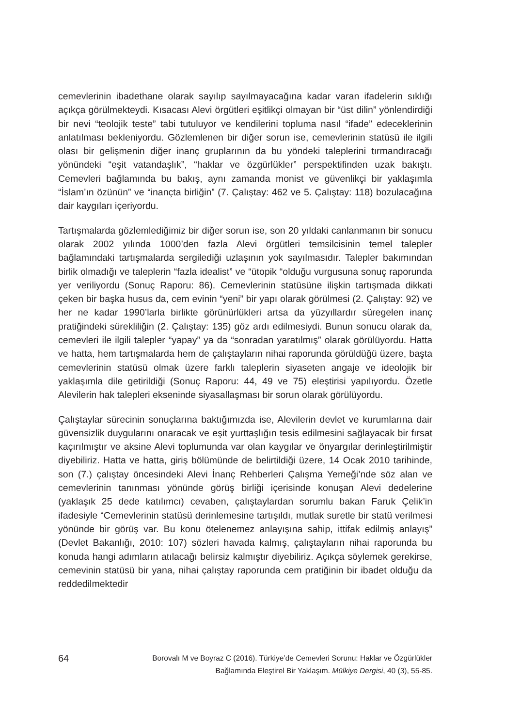cemevlerinin ibadethane olarak sayılıp sayılmayacağına kadar varan ifadelerin sıklığı açıkça görülmekteydi. Kısacası Alevi örgütleri eşitlikçi olmayan bir “üst dilin” yönlendirdiği bir nevi “teolojik teste” tabi tutuluyor ve kendilerini topluma nasıl “ifade” edeceklerinin anlatılması bekleniyordu. Gözlemlenen bir diğer sorun ise, cemevlerinin statüsü ile ilgili olası bir gelişmenin diğer inanç gruplarının da bu yöndeki taleplerini tırmandıracağı yönündeki “eşit vatandaşlık”, “haklar ve özgürlükler” perspektifinden uzak bakıştı. Cemevleri bağlamında bu bakış, aynı zamanda monist ve güvenlikçi bir yaklaşımla “İslam’ın özünün” ve “inançta birliğin” (7. Çalıştay: 462 ve 5. Çalıştay: 118) bozulacağına dair kaygıları içeriyordu.
Tartışmalarda gözlemlediğimiz bir diğer sorun ise, son 20 yıldaki canlanmanın bir sonucu olarak 2002 yılında 1000’den fazla Alevi örgütleri temsilcisinin temel talepler bağlamındaki tartışmalarda sergilediği uzlaşının yok sayılmasıdır. Talepler bakımından birlik olmadığı ve taleplerin “fazla idealist” ve “ütopik “olduğu vurgusuna sonuç raporunda yer veriliyordu (Sonuç Raporu: 86). Cemevlerinin statüsüne ilişkin tartışmada dikkati çeken bir başka husus da, cem evinin “yeni” bir yapı olarak görülmesi (2. Çalıştay: 92) ve her ne kadar 1990’larla birlikte görünürlükleri artsa da yüzyıllardır süregelen inanç pratiğindeki sürekliliğin (2. Çalıştay: 135) göz ardı edilmesiydi. Bunun sonucu olarak da, cemevleri ile ilgili talepler “yapay” ya da “sonradan yaratılmış” olarak görülüyordu. Hatta ve hatta, hem tartışmalarda hem de çalıştayların nihai raporunda görüldüğü üzere, başta cemevlerinin statüsü olmak üzere farklı taleplerin siyaseten angaje ve ideolojik bir yaklaşımla dile getirildiği (Sonuç Raporu: 44, 49 ve 75) eleştirisi yapılıyordu. Özetle Alevilerin hak talepleri ekseninde siyasallaşması bir sorun olarak görülüyordu.
Çalıştaylar sürecinin sonuçlarına baktığımızda ise, Alevilerin devlet ve kurumlarına dair güvensizlik duygularını onaracak ve eşit yurttaşlığın tesis edilmesini sağlayacak bir fırsat kaçırılmıştır ve aksine Alevi toplumunda var olan kaygılar ve önyargılar derinleştirilmiştir diyebiliriz. Hatta ve hatta, giriş bölümünde de belirtildiği üzere, 14 Ocak 2010 tarihinde, son (7.) çalıştay öncesindeki Alevi İnanç Rehberleri Çalışma Yemeği’nde söz alan ve cemevlerinin tanınması yönünde görüş birliği içerisinde konuşan Alevi dedelerine (yaklaşık 25 dede katılımcı) cevaben, çalıştaylardan sorumlu bakan Faruk Çelik’in ifadesiyle “Cemevlerinin statüsü derinlemesine tartışıldı, mutlak suretle bir statü verilmesi yönünde bir görüş var. Bu konu ötelenemez anlayışına sahip, ittifak edilmiş anlayış” (Devlet Bakanlığı, 2010: 107) sözleri havada kalmış, çalıştayların nihai raporunda bu konuda hangi adımların atılacağı belirsiz kalmıştır diyebiliriz. Açıkça söylemek gerekirse, cemevinin statüsü bir yana, nihai çalıştay raporunda cem pratiğinin bir ibadet olduğu da reddedilmektedir
64
Borovalı M ve Boyraz C (2016). Türkiye’de Cemevleri Sorunu: Haklar ve Özgürlükler
Bağlamında Eleştirel Bir Yaklaşım. Mülkiye Dergisi, 40 (3), 55-85.